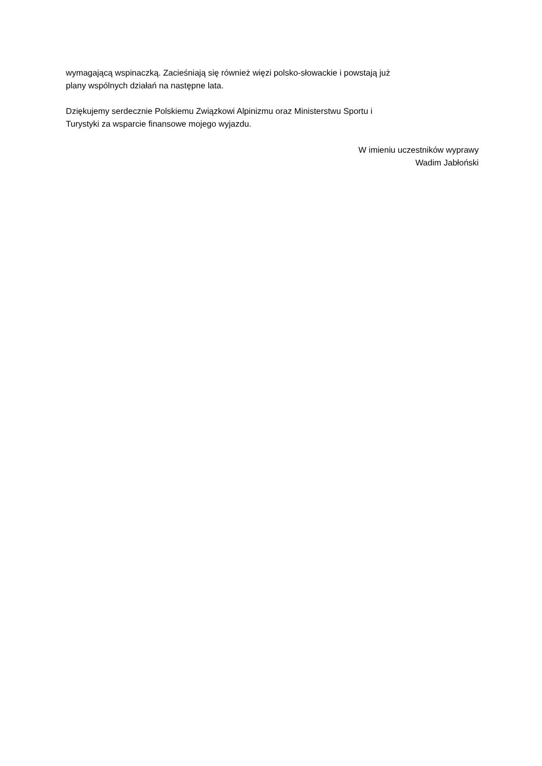wymagającą wspinaczką. Zacieśniają się również więzi polsko-słowackie i powstają już
plany wspólnych działań na następne lata.
Dziękujemy serdecznie Polskiemu Związkowi Alpinizmu oraz Ministerstwu Sportu i
Turystyki za wsparcie finansowe mojego wyjazdu.
W imieniu uczestników wyprawy
Wadim Jabłoński